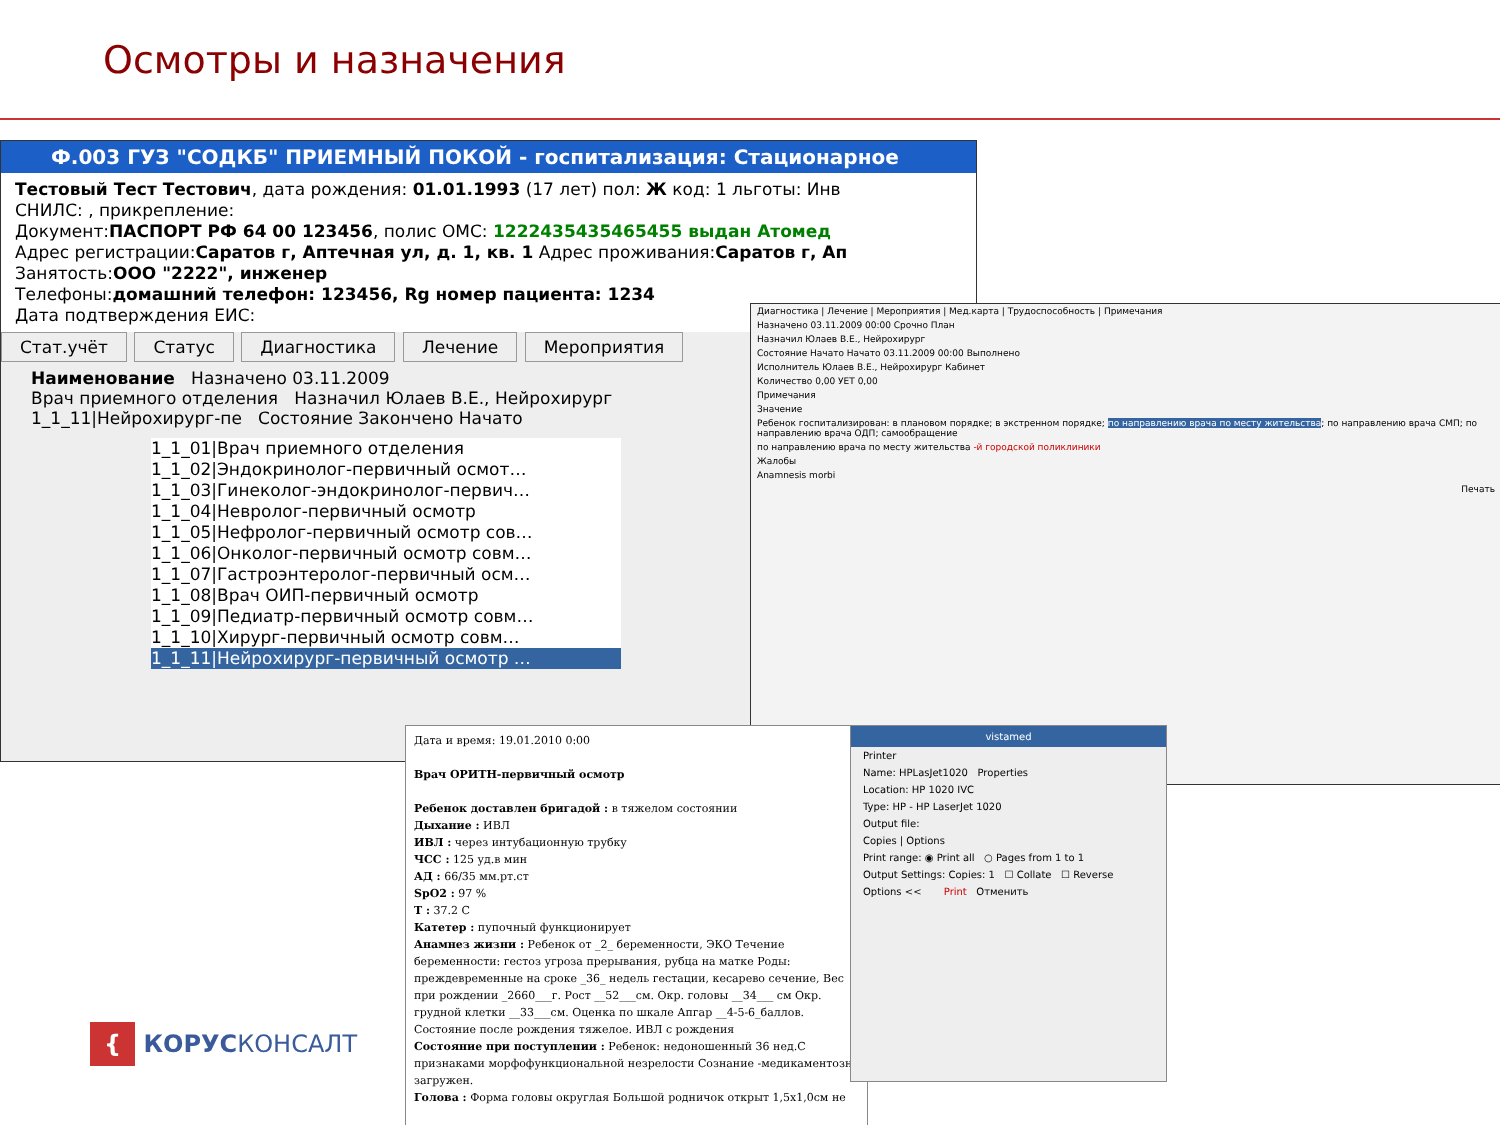Осмотры и назначения
Ф.003 ГУЗ "СОДКБ" ПРИЕМНЫЙ ПОКОЙ - госпитализация: Стационарное
Тестовый Тест Тестович, дата рождения: 01.01.1993 (17 лет) пол: Ж код: 1 льготы: Инв
СНИЛС: , прикрепление:
Документ:ПАСПОРТ РФ 64 00 123456, полис ОМС: 1222435435465455 выдан Атомед
Адрес регистрации:Саратов г, Аптечная ул, д. 1, кв. 1 Адрес проживания:Саратов г, Ап
Занятость:ООО "2222", инженер
Телефоны:домашний телефон: 123456, Rg номер пациента: 1234
Дата подтверждения ЕИС:
Стат.учёт Статус Диагностика Лечение Мероприятия
Наименование Назначено 03.11.2009
Врач приемного отделения Назначил Юлаев В.Е., Нейрохирург
1_1_11|Нейрохирург-пе Состояние Закончено Начато
1_1_01|Врач приемного отделения
1_1_02|Эндокринолог-первичный осмот…
1_1_03|Гинеколог-эндокринолог-первич…
1_1_04|Невролог-первичный осмотр
1_1_05|Нефролог-первичный осмотр сов…
1_1_06|Онколог-первичный осмотр совм…
1_1_07|Гастроэнтеролог-первичный осм…
1_1_08|Врач ОИП-первичный осмотр
1_1_09|Педиатр-первичный осмотр совм…
1_1_10|Хирург-первичный осмотр совм…
1_1_11|Нейрохирург-первичный осмотр …
Диагностика | Лечение | Мероприятия | Мед.карта | Трудоспособность | Примечания
Назначено 03.11.2009 00:00 Срочно План
Назначил Юлаев В.Е., Нейрохирург
Состояние Начато Начато 03.11.2009 00:00 Выполнено
Исполнитель Юлаев В.Е., Нейрохирург Кабинет
Количество 0,00 УЕТ 0,00
Примечания
Значение
Ребенок госпитализирован: в плановом порядке; в экстренном порядке; по направлению врача по месту жительства; по направлению врача СМП; по направлению врача ОДП; самообращение
по направлению врача по месту жительства -й городской поликлиники
Жалобы
Anamnesis morbi
Печать
Дата и время: 19.01.2010 0:00
Врач ОРИТН-первичный осмотр
Ребенок доставлен бригадой : в тяжелом состоянии
Дыхание : ИВЛ
ИВЛ : через интубационную трубку
ЧСС : 125 уд.в мин
АД : 66/35 мм.рт.ст
SpO2 : 97 %
T : 37.2 C
Катетер : пупочный функционирует
Анамнез жизни : Ребенок от _2_ беременности, ЭКО Течение беременности: гестоз угроза прерывания, рубца на матке Роды: преждевременные на сроке _36_ недель гестации, кесарево сечение, Вес при рождении _2660___г. Рост __52___см. Окр. головы __34___ см Окр. грудной клетки __33___см. Оценка по шкале Апгар __4-5-6_баллов. Состояние после рождения тяжелое. ИВЛ с рождения
Состояние при поступлении : Ребенок: недоношенный 36 нед.С признаками морфофункциональной незрелости Сознание -медикаментозно загружен.
Голова : Форма головы округлая Большой родничок открыт 1,5х1,0см не
vistamed
Printer
Name: HPLasJet1020 Properties
Location: HP 1020 IVC
Type: HP - HP LaserJet 1020
Output file:
Copies | Options
Print range: ◉ Print all ○ Pages from 1 to 1
Output Settings: Copies: 1 ☐ Collate ☐ Reverse
Options << Print Отменить
{ КОРУСКОНСАЛТ